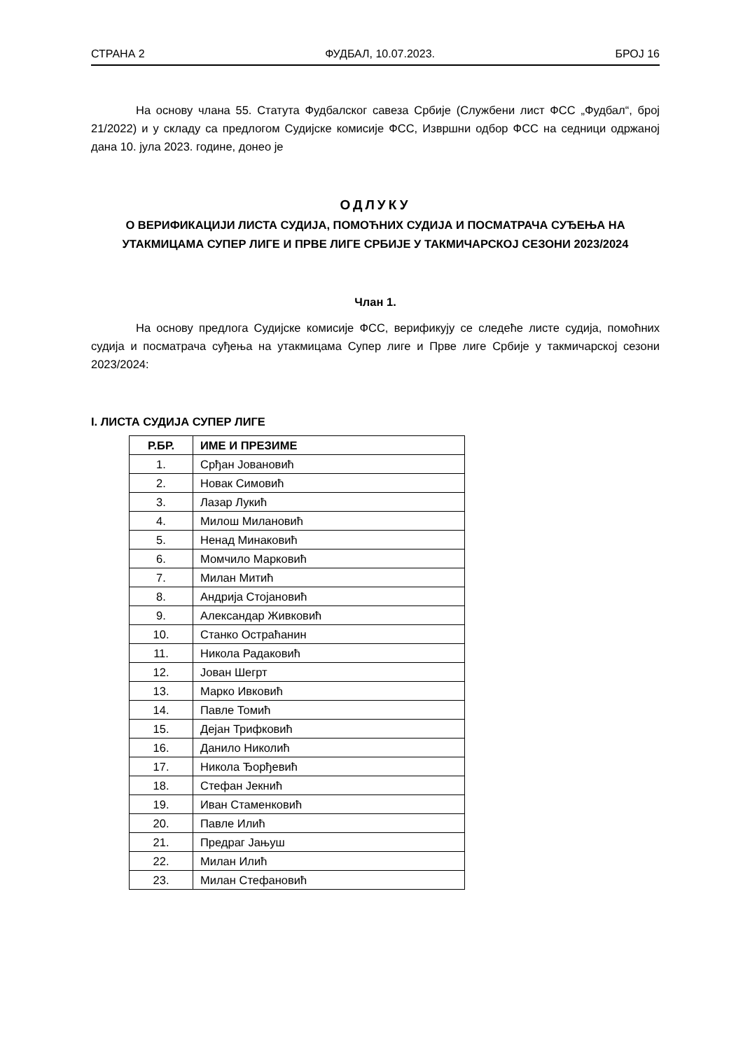СТРАНА 2 ФУДБАЛ, 10.07.2023. БРОЈ 16
На основу члана 55. Статута Фудбалског савеза Србије (Службени лист ФСС „Фудбал“, број 21/2022) и у складу са предлогом Судијске комисије ФСС, Извршни одбор ФСС на седници одржаној дана 10. јула 2023. године, донео је
ОДЛУКУ
О ВЕРИФИКАЦИЈИ ЛИСТА СУДИЈА, ПОМОЋНИХ СУДИЈА И ПОСМАТРАЧА СУЂЕЊА НА УТАКМИЦАМА СУПЕР ЛИГЕ И ПРВЕ ЛИГЕ СРБИЈЕ У ТАКМИЧАРСКОЈ СЕЗОНИ 2023/2024
Члан 1.
На основу предлога Судијске комисије ФСС, верификују се следеће листе судија, помоћних судија и посматрача суђења на утакмицама Супер лиге и Прве лиге Србије у такмичарској сезони 2023/2024:
I. ЛИСТА СУДИЈА СУПЕР ЛИГЕ
| Р.БР. | ИМЕ И ПРЕЗИМЕ |
| --- | --- |
| 1. | Срђан Јовановић |
| 2. | Новак Симовић |
| 3. | Лазар Лукић |
| 4. | Милош Милановић |
| 5. | Ненад Минаковић |
| 6. | Момчило Марковић |
| 7. | Милан Митић |
| 8. | Андрија Стојановић |
| 9. | Александар Живковић |
| 10. | Станко Остраћанин |
| 11. | Никола Радаковић |
| 12. | Јован Шегрт |
| 13. | Марко Ивковић |
| 14. | Павле Томић |
| 15. | Дејан Трифковић |
| 16. | Данило Николић |
| 17. | Никола Ђорђевић |
| 18. | Стефан Јекнић |
| 19. | Иван Стаменковић |
| 20. | Павле Илић |
| 21. | Предраг Јањуш |
| 22. | Милан Илић |
| 23. | Милан Стефановић |